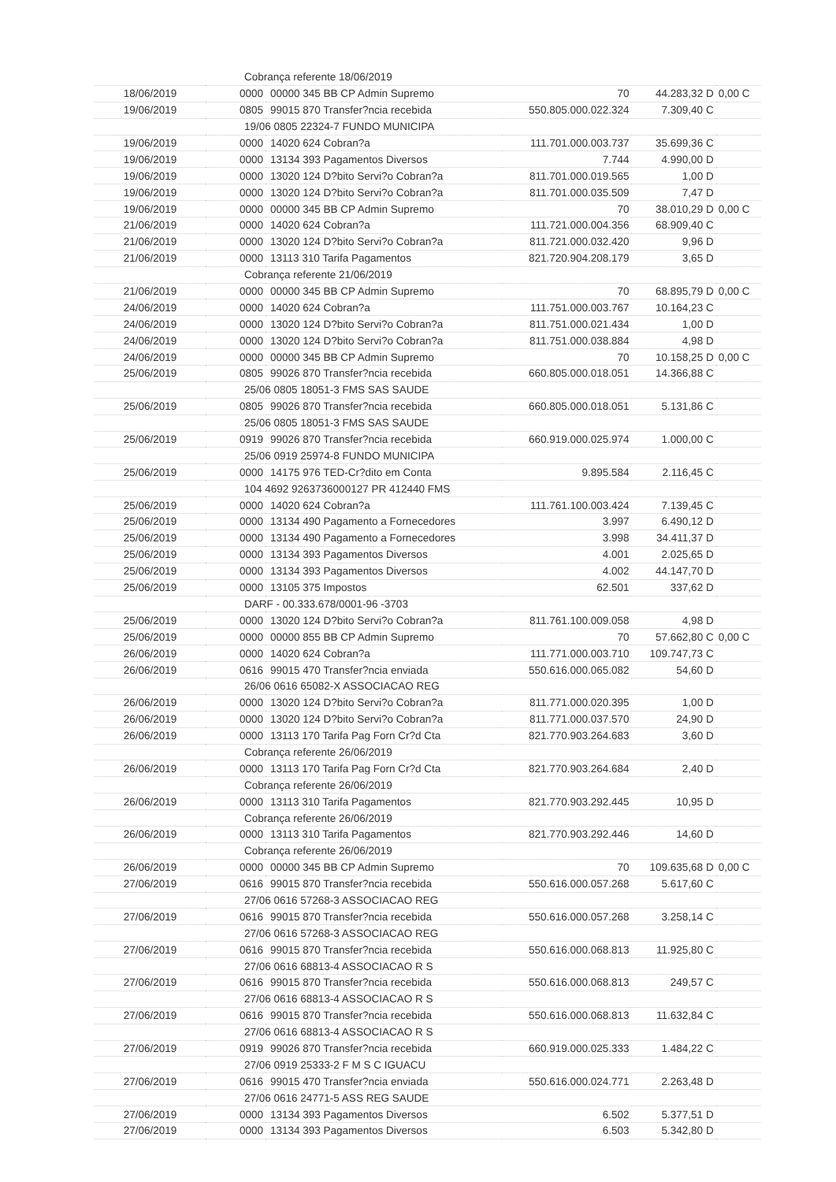| Cobrança referente 18/06/2019 | | | | | |
| 18/06/2019 | 0000 | 00000 345 BB CP Admin Supremo | 70 | 44.283,32 D | 0,00 C |
| 19/06/2019 | 0805 | 99015 870 Transfer?ncia recebida | 550.805.000.022.324 | 7.309,40 C | |
| 19/06 0805 22324-7 FUNDO MUNICIPA | | | | | |
| 19/06/2019 | 0000 | 14020 624 Cobran?a | 111.701.000.003.737 | 35.699,36 C | |
| 19/06/2019 | 0000 | 13134 393 Pagamentos Diversos | 7.744 | 4.990,00 D | |
| 19/06/2019 | 0000 | 13020 124 D?bito Servi?o Cobran?a | 811.701.000.019.565 | 1,00 D | |
| 19/06/2019 | 0000 | 13020 124 D?bito Servi?o Cobran?a | 811.701.000.035.509 | 7,47 D | |
| 19/06/2019 | 0000 | 00000 345 BB CP Admin Supremo | 70 | 38.010,29 D | 0,00 C |
| 21/06/2019 | 0000 | 14020 624 Cobran?a | 111.721.000.004.356 | 68.909,40 C | |
| 21/06/2019 | 0000 | 13020 124 D?bito Servi?o Cobran?a | 811.721.000.032.420 | 9,96 D | |
| 21/06/2019 | 0000 | 13113 310 Tarifa Pagamentos | 821.720.904.208.179 | 3,65 D | |
| Cobrança referente 21/06/2019 | | | | | |
| 21/06/2019 | 0000 | 00000 345 BB CP Admin Supremo | 70 | 68.895,79 D | 0,00 C |
| 24/06/2019 | 0000 | 14020 624 Cobran?a | 111.751.000.003.767 | 10.164,23 C | |
| 24/06/2019 | 0000 | 13020 124 D?bito Servi?o Cobran?a | 811.751.000.021.434 | 1,00 D | |
| 24/06/2019 | 0000 | 13020 124 D?bito Servi?o Cobran?a | 811.751.000.038.884 | 4,98 D | |
| 24/06/2019 | 0000 | 00000 345 BB CP Admin Supremo | 70 | 10.158,25 D | 0,00 C |
| 25/06/2019 | 0805 | 99026 870 Transfer?ncia recebida | 660.805.000.018.051 | 14.366,88 C | |
| 25/06 0805 18051-3 FMS SAS SAUDE | | | | | |
| 25/06/2019 | 0805 | 99026 870 Transfer?ncia recebida | 660.805.000.018.051 | 5.131,86 C | |
| 25/06 0805 18051-3 FMS SAS SAUDE | | | | | |
| 25/06/2019 | 0919 | 99026 870 Transfer?ncia recebida | 660.919.000.025.974 | 1.000,00 C | |
| 25/06 0919 25974-8 FUNDO MUNICIPA | | | | | |
| 25/06/2019 | 0000 | 14175 976 TED-Cr?dito em Conta | 9.895.584 | 2.116,45 C | |
| 104 4692 9263736000127 PR 412440 FMS | | | | | |
| 25/06/2019 | 0000 | 14020 624 Cobran?a | 111.761.100.003.424 | 7.139,45 C | |
| 25/06/2019 | 0000 | 13134 490 Pagamento a Fornecedores | 3.997 | 6.490,12 D | |
| 25/06/2019 | 0000 | 13134 490 Pagamento a Fornecedores | 3.998 | 34.411,37 D | |
| 25/06/2019 | 0000 | 13134 393 Pagamentos Diversos | 4.001 | 2.025,65 D | |
| 25/06/2019 | 0000 | 13134 393 Pagamentos Diversos | 4.002 | 44.147,70 D | |
| 25/06/2019 | 0000 | 13105 375 Impostos | 62.501 | 337,62 D | |
| DARF - 00.333.678/0001-96 -3703 | | | | | |
| 25/06/2019 | 0000 | 13020 124 D?bito Servi?o Cobran?a | 811.761.100.009.058 | 4,98 D | |
| 25/06/2019 | 0000 | 00000 855 BB CP Admin Supremo | 70 | 57.662,80 C | 0,00 C |
| 26/06/2019 | 0000 | 14020 624 Cobran?a | 111.771.000.003.710 | 109.747,73 C | |
| 26/06/2019 | 0616 | 99015 470 Transfer?ncia enviada | 550.616.000.065.082 | 54,60 D | |
| 26/06 0616 65082-X ASSOCIACAO REG | | | | | |
| 26/06/2019 | 0000 | 13020 124 D?bito Servi?o Cobran?a | 811.771.000.020.395 | 1,00 D | |
| 26/06/2019 | 0000 | 13020 124 D?bito Servi?o Cobran?a | 811.771.000.037.570 | 24,90 D | |
| 26/06/2019 | 0000 | 13113 170 Tarifa Pag Forn Cr?d Cta | 821.770.903.264.683 | 3,60 D | |
| Cobrança referente 26/06/2019 | | | | | |
| 26/06/2019 | 0000 | 13113 170 Tarifa Pag Forn Cr?d Cta | 821.770.903.264.684 | 2,40 D | |
| Cobrança referente 26/06/2019 | | | | | |
| 26/06/2019 | 0000 | 13113 310 Tarifa Pagamentos | 821.770.903.292.445 | 10,95 D | |
| Cobrança referente 26/06/2019 | | | | | |
| 26/06/2019 | 0000 | 13113 310 Tarifa Pagamentos | 821.770.903.292.446 | 14,60 D | |
| Cobrança referente 26/06/2019 | | | | | |
| 26/06/2019 | 0000 | 00000 345 BB CP Admin Supremo | 70 | 109.635,68 D | 0,00 C |
| 27/06/2019 | 0616 | 99015 870 Transfer?ncia recebida | 550.616.000.057.268 | 5.617,60 C | |
| 27/06 0616 57268-3 ASSOCIACAO REG | | | | | |
| 27/06/2019 | 0616 | 99015 870 Transfer?ncia recebida | 550.616.000.057.268 | 3.258,14 C | |
| 27/06 0616 57268-3 ASSOCIACAO REG | | | | | |
| 27/06/2019 | 0616 | 99015 870 Transfer?ncia recebida | 550.616.000.068.813 | 11.925,80 C | |
| 27/06 0616 68813-4 ASSOCIACAO R S | | | | | |
| 27/06/2019 | 0616 | 99015 870 Transfer?ncia recebida | 550.616.000.068.813 | 249,57 C | |
| 27/06 0616 68813-4 ASSOCIACAO R S | | | | | |
| 27/06/2019 | 0616 | 99015 870 Transfer?ncia recebida | 550.616.000.068.813 | 11.632,84 C | |
| 27/06 0616 68813-4 ASSOCIACAO R S | | | | | |
| 27/06/2019 | 0919 | 99026 870 Transfer?ncia recebida | 660.919.000.025.333 | 1.484,22 C | |
| 27/06 0919 25333-2 F M S C IGUACU | | | | | |
| 27/06/2019 | 0616 | 99015 470 Transfer?ncia enviada | 550.616.000.024.771 | 2.263,48 D | |
| 27/06 0616 24771-5 ASS REG SAUDE | | | | | |
| 27/06/2019 | 0000 | 13134 393 Pagamentos Diversos | 6.502 | 5.377,51 D | |
| 27/06/2019 | 0000 | 13134 393 Pagamentos Diversos | 6.503 | 5.342,80 D | |